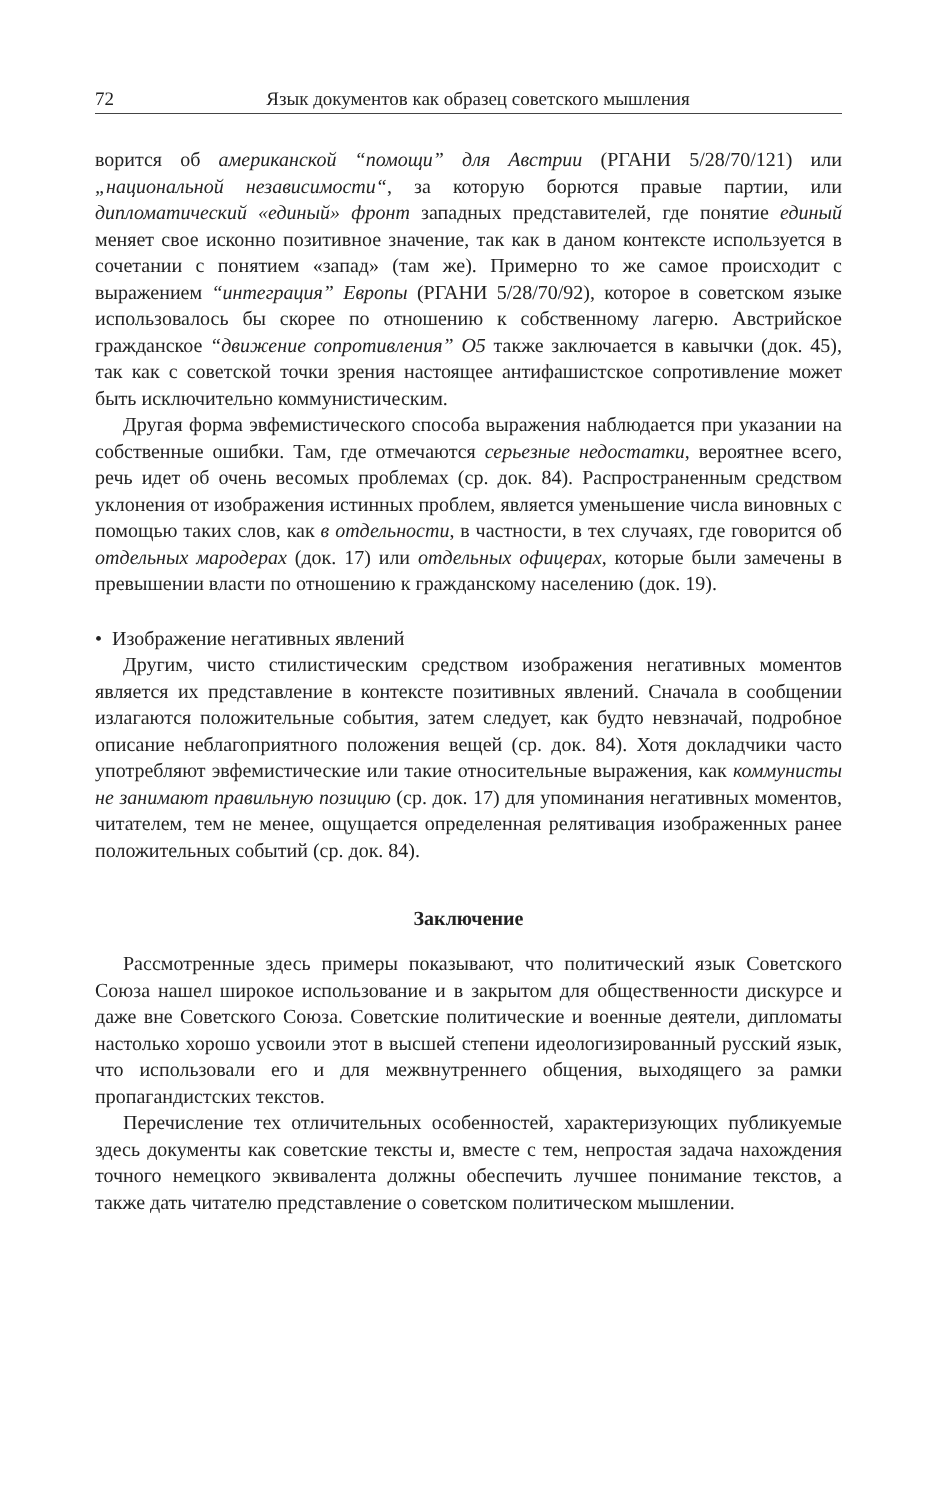72 Язык документов как образец советского мышления
ворится об американской “помощи” для Австрии (РГАНИ 5/28/70/121) или „национальной независимости“, за которую борются правые партии, или дипломатический «единый» фронт западных представителей, где понятие единый меняет свое исконно позитивное значение, так как в даном контексте используется в сочетании с понятием «запад» (там же). Примерно то же самое происходит с выражением “интеграция” Европы (РГАНИ 5/28/70/92), которое в советском языке использовалось бы скорее по отношению к собственному лагерю. Австрийское гражданское “движение сопротивления” О5 также заключается в кавычки (док. 45), так как с советской точки зрения настоящее антифашистское сопротивление может быть исключительно коммунистическим.
Другая форма эвфемистического способа выражения наблюдается при указании на собственные ошибки. Там, где отмечаются серьезные недостатки, вероятнее всего, речь идет об очень весомых проблемах (ср. док. 84). Распространенным средством уклонения от изображения истинных проблем, является уменьшение числа виновных с помощью таких слов, как в отдельности, в частности, в тех случаях, где говорится об отдельных мародерах (док. 17) или отдельных офицерах, которые были замечены в превышении власти по отношению к гражданскому населению (док. 19).
• Изображение негативных явлений
Другим, чисто стилистическим средством изображения негативных моментов является их представление в контексте позитивных явлений. Сначала в сообщении излагаются положительные события, затем следует, как будто невзначай, подробное описание неблагоприятного положения вещей (ср. док. 84). Хотя докладчики часто употребляют эвфемистические или такие относительные выражения, как коммунисты не занимают правильную позицию (ср. док. 17) для упоминания негативных моментов, читателем, тем не менее, ощущается определенная релятивация изображенных ранее положительных событий (ср. док. 84).
Заключение
Рассмотренные здесь примеры показывают, что политический язык Советского Союза нашел широкое использование и в закрытом для общественности дискурсе и даже вне Советского Союза. Советские политические и военные деятели, дипломаты настолько хорошо усвоили этот в высшей степени идеологизированный русский язык, что использовали его и для межвнутреннего общения, выходящего за рамки пропагандистских текстов.
Перечисление тех отличительных особенностей, характеризующих публикуемые здесь документы как советские тексты и, вместе с тем, непростая задача нахождения точного немецкого эквивалента должны обеспечить лучшее понимание текстов, а также дать читателю представление о советском политическом мышлении.